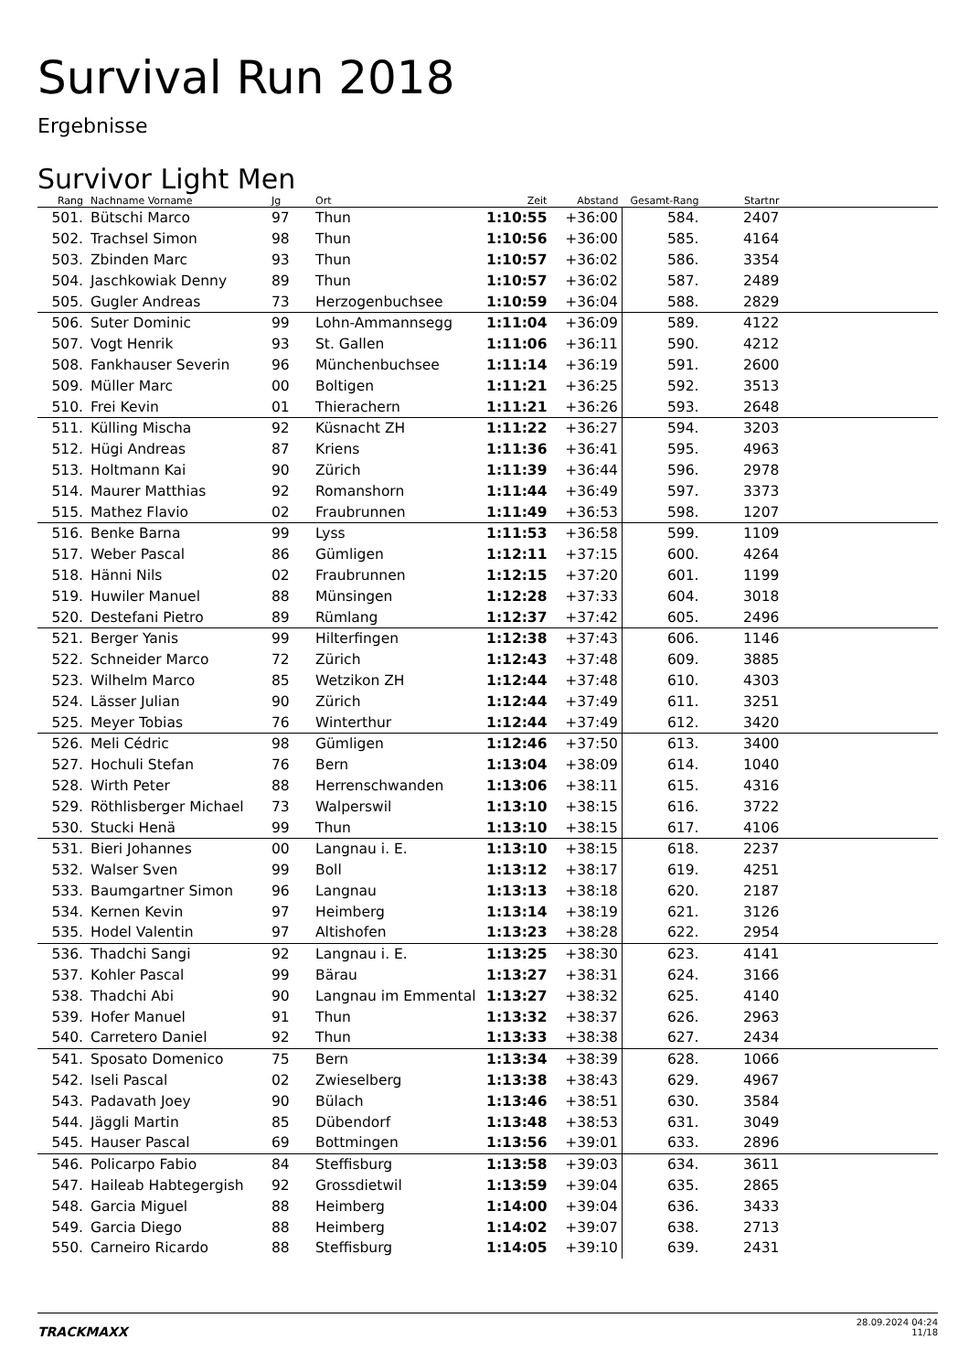Survival Run 2018
Ergebnisse
Survivor Light Men
| Rang | Nachname Vorname | Jg | Ort | Zeit | Abstand | Gesamt-Rang | Startnr | |
| --- | --- | --- | --- | --- | --- | --- | --- | --- |
| 501. | Bütschi Marco | 97 | Thun | 1:10:55 | +36:00 | 584. | 2407 | |
| 502. | Trachsel Simon | 98 | Thun | 1:10:56 | +36:00 | 585. | 4164 | |
| 503. | Zbinden Marc | 93 | Thun | 1:10:57 | +36:02 | 586. | 3354 | |
| 504. | Jaschkowiak Denny | 89 | Thun | 1:10:57 | +36:02 | 587. | 2489 | |
| 505. | Gugler Andreas | 73 | Herzogenbuchsee | 1:10:59 | +36:04 | 588. | 2829 | |
| 506. | Suter Dominic | 99 | Lohn-Ammannsegg | 1:11:04 | +36:09 | 589. | 4122 | |
| 507. | Vogt Henrik | 93 | St. Gallen | 1:11:06 | +36:11 | 590. | 4212 | |
| 508. | Fankhauser Severin | 96 | Münchenbuchsee | 1:11:14 | +36:19 | 591. | 2600 | |
| 509. | Müller Marc | 00 | Boltigen | 1:11:21 | +36:25 | 592. | 3513 | |
| 510. | Frei Kevin | 01 | Thierachern | 1:11:21 | +36:26 | 593. | 2648 | |
| 511. | Külling Mischa | 92 | Küsnacht ZH | 1:11:22 | +36:27 | 594. | 3203 | |
| 512. | Hügi Andreas | 87 | Kriens | 1:11:36 | +36:41 | 595. | 4963 | |
| 513. | Holtmann Kai | 90 | Zürich | 1:11:39 | +36:44 | 596. | 2978 | |
| 514. | Maurer Matthias | 92 | Romanshorn | 1:11:44 | +36:49 | 597. | 3373 | |
| 515. | Mathez Flavio | 02 | Fraubrunnen | 1:11:49 | +36:53 | 598. | 1207 | |
| 516. | Benke Barna | 99 | Lyss | 1:11:53 | +36:58 | 599. | 1109 | |
| 517. | Weber Pascal | 86 | Gümligen | 1:12:11 | +37:15 | 600. | 4264 | |
| 518. | Hänni Nils | 02 | Fraubrunnen | 1:12:15 | +37:20 | 601. | 1199 | |
| 519. | Huwiler Manuel | 88 | Münsingen | 1:12:28 | +37:33 | 604. | 3018 | |
| 520. | Destefani Pietro | 89 | Rümlang | 1:12:37 | +37:42 | 605. | 2496 | |
| 521. | Berger Yanis | 99 | Hilterfingen | 1:12:38 | +37:43 | 606. | 1146 | |
| 522. | Schneider Marco | 72 | Zürich | 1:12:43 | +37:48 | 609. | 3885 | |
| 523. | Wilhelm Marco | 85 | Wetzikon ZH | 1:12:44 | +37:48 | 610. | 4303 | |
| 524. | Lässer Julian | 90 | Zürich | 1:12:44 | +37:49 | 611. | 3251 | |
| 525. | Meyer Tobias | 76 | Winterthur | 1:12:44 | +37:49 | 612. | 3420 | |
| 526. | Meli Cédric | 98 | Gümligen | 1:12:46 | +37:50 | 613. | 3400 | |
| 527. | Hochuli Stefan | 76 | Bern | 1:13:04 | +38:09 | 614. | 1040 | |
| 528. | Wirth Peter | 88 | Herrenschwanden | 1:13:06 | +38:11 | 615. | 4316 | |
| 529. | Röthlisberger Michael | 73 | Walperswil | 1:13:10 | +38:15 | 616. | 3722 | |
| 530. | Stucki Henä | 99 | Thun | 1:13:10 | +38:15 | 617. | 4106 | |
| 531. | Bieri Johannes | 00 | Langnau i. E. | 1:13:10 | +38:15 | 618. | 2237 | |
| 532. | Walser Sven | 99 | Boll | 1:13:12 | +38:17 | 619. | 4251 | |
| 533. | Baumgartner Simon | 96 | Langnau | 1:13:13 | +38:18 | 620. | 2187 | |
| 534. | Kernen Kevin | 97 | Heimberg | 1:13:14 | +38:19 | 621. | 3126 | |
| 535. | Hodel Valentin | 97 | Altishofen | 1:13:23 | +38:28 | 622. | 2954 | |
| 536. | Thadchi Sangi | 92 | Langnau i. E. | 1:13:25 | +38:30 | 623. | 4141 | |
| 537. | Kohler Pascal | 99 | Bärau | 1:13:27 | +38:31 | 624. | 3166 | |
| 538. | Thadchi Abi | 90 | Langnau im Emmental | 1:13:27 | +38:32 | 625. | 4140 | |
| 539. | Hofer Manuel | 91 | Thun | 1:13:32 | +38:37 | 626. | 2963 | |
| 540. | Carretero Daniel | 92 | Thun | 1:13:33 | +38:38 | 627. | 2434 | |
| 541. | Sposato Domenico | 75 | Bern | 1:13:34 | +38:39 | 628. | 1066 | |
| 542. | Iseli Pascal | 02 | Zwieselberg | 1:13:38 | +38:43 | 629. | 4967 | |
| 543. | Padavath Joey | 90 | Bülach | 1:13:46 | +38:51 | 630. | 3584 | |
| 544. | Jäggli Martin | 85 | Dübendorf | 1:13:48 | +38:53 | 631. | 3049 | |
| 545. | Hauser Pascal | 69 | Bottmingen | 1:13:56 | +39:01 | 633. | 2896 | |
| 546. | Policarpo Fabio | 84 | Steffisburg | 1:13:58 | +39:03 | 634. | 3611 | |
| 547. | Haileab Habtegergish | 92 | Grossdietwil | 1:13:59 | +39:04 | 635. | 2865 | |
| 548. | Garcia Miguel | 88 | Heimberg | 1:14:00 | +39:04 | 636. | 3433 | |
| 549. | Garcia Diego | 88 | Heimberg | 1:14:02 | +39:07 | 638. | 2713 | |
| 550. | Carneiro Ricardo | 88 | Steffisburg | 1:14:05 | +39:10 | 639. | 2431 | |
TRACKMAXX
28.09.2024 04:24
11/18